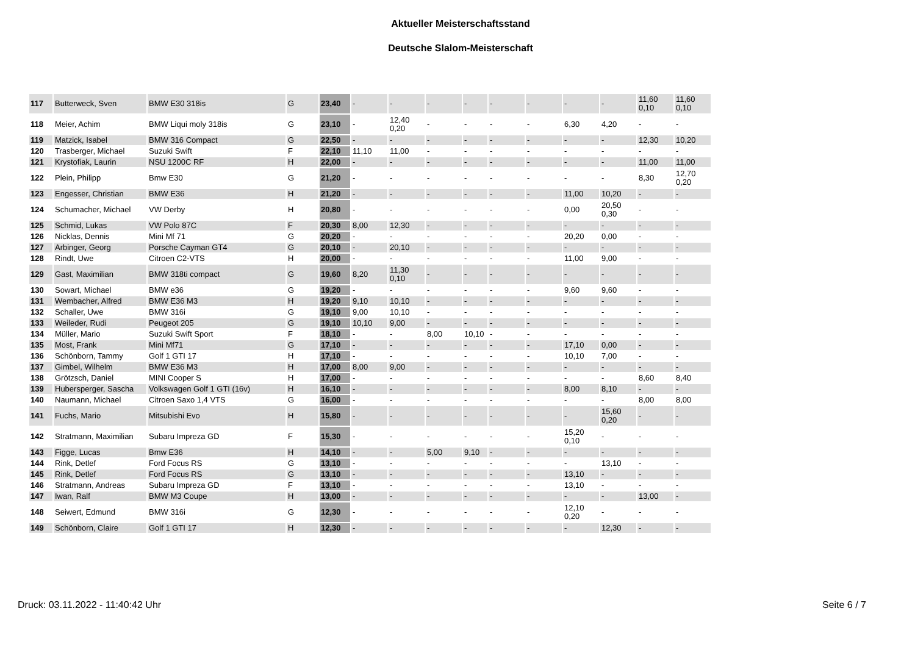Aktueller Meisterschaftsstand
Deutsche Slalom-Meisterschaft
| 117 | Butterweck, Sven | BMW E30 318is | G | 23,40 | - | - | - | - | - | - | - | - | 11,60 0,10 | 11,60 0,10 |
| 118 | Meier, Achim | BMW Liqui moly 318is | G | 23,10 | - | 12,40 0,20 | - | - | - | - | 6,30 | 4,20 | - | - |
| 119 | Matzick, Isabel | BMW 316 Compact | G | 22,50 | - | - | - | - | - | - | - | - | 12,30 | 10,20 |
| 120 | Trasberger, Michael | Suzuki Swift | F | 22,10 | 11,10 | 11,00 | - | - | - | - | - | - | - | - |
| 121 | Krystofiak, Laurin | NSU 1200C RF | H | 22,00 | - | - | - | - | - | - | - | - | 11,00 | 11,00 |
| 122 | Plein, Philipp | Bmw E30 | G | 21,20 | - | - | - | - | - | - | - | - | 8,30 | 12,70 0,20 |
| 123 | Engesser, Christian | BMW E36 | H | 21,20 | - | - | - | - | - | - | 11,00 | 10,20 | - | - |
| 124 | Schumacher, Michael | VW Derby | H | 20,80 | - | - | - | - | - | - | 0,00 | 20,50 0,30 | - | - |
| 125 | Schmid, Lukas | VW Polo 87C | F | 20,30 | 8,00 | 12,30 | - | - | - | - | - | - | - | - |
| 126 | Nicklas, Dennis | Mini Mf 71 | G | 20,20 | - | - | - | - | - | - | 20,20 | 0,00 | - | - |
| 127 | Arbinger, Georg | Porsche Cayman GT4 | G | 20,10 | - | 20,10 | - | - | - | - | - | - | - | - |
| 128 | Rindt, Uwe | Citroen C2-VTS | H | 20,00 | - | - | - | - | - | - | 11,00 | 9,00 | - | - |
| 129 | Gast, Maximilian | BMW 318ti compact | G | 19,60 | 8,20 | 11,30 0,10 | - | - | - | - | - | - | - | - |
| 130 | Sowart, Michael | BMW e36 | G | 19,20 | - | - | - | - | - | - | 9,60 | 9,60 | - | - |
| 131 | Wembacher, Alfred | BMW E36 M3 | H | 19,20 | 9,10 | 10,10 | - | - | - | - | - | - | - | - |
| 132 | Schaller, Uwe | BMW 316i | G | 19,10 | 9,00 | 10,10 | - | - | - | - | - | - | - | - |
| 133 | Weileder, Rudi | Peugeot 205 | G | 19,10 | 10,10 | 9,00 | - | - | - | - | - | - | - | - |
| 134 | Müller, Mario | Suzuki Swift Sport | F | 18,10 | - | - | 8,00 | 10,10 | - | - | - | - | - | - |
| 135 | Most, Frank | Mini Mf71 | G | 17,10 | - | - | - | - | - | - | 17,10 | 0,00 | - | - |
| 136 | Schönborn, Tammy | Golf 1 GTI 17 | H | 17,10 | - | - | - | - | - | - | 10,10 | 7,00 | - | - |
| 137 | Gimbel, Wilhelm | BMW E36 M3 | H | 17,00 | 8,00 | 9,00 | - | - | - | - | - | - | - | - |
| 138 | Grötzsch, Daniel | MINI Cooper S | H | 17,00 | - | - | - | - | - | - | - | - | 8,60 | 8,40 |
| 139 | Hubersperger, Sascha | Volkswagen Golf 1 GTI (16v) | H | 16,10 | - | - | - | - | - | - | 8,00 | 8,10 | - | - |
| 140 | Naumann, Michael | Citroen Saxo 1,4 VTS | G | 16,00 | - | - | - | - | - | - | - | - | 8,00 | 8,00 |
| 141 | Fuchs, Mario | Mitsubishi Evo | H | 15,80 | - | - | - | - | - | - | - | 15,60 0,20 | - | - |
| 142 | Stratmann, Maximilian | Subaru Impreza GD | F | 15,30 | - | - | - | - | - | - | 15,20 0,10 | - | - | - |
| 143 | Figge, Lucas | Bmw E36 | H | 14,10 | - | - | 5,00 | 9,10 | - | - | - | - | - | - |
| 144 | Rink, Detlef | Ford Focus RS | G | 13,10 | - | - | - | - | - | - | - | 13,10 | - | - |
| 145 | Rink, Detlef | Ford Focus RS | G | 13,10 | - | - | - | - | - | - | 13,10 | - | - | - |
| 146 | Stratmann, Andreas | Subaru Impreza GD | F | 13,10 | - | - | - | - | - | - | 13,10 | - | - | - |
| 147 | Iwan, Ralf | BMW M3 Coupe | H | 13,00 | - | - | - | - | - | - | - | - | 13,00 | - |
| 148 | Seiwert, Edmund | BMW 316i | G | 12,30 | - | - | - | - | - | - | 12,10 0,20 | - | - | - |
| 149 | Schönborn, Claire | Golf 1 GTI 17 | H | 12,30 | - | - | - | - | - | - | - | 12,30 | - | - |
Druck: 03.11.2022 - 11:40:42 Uhr Seite 6 / 7